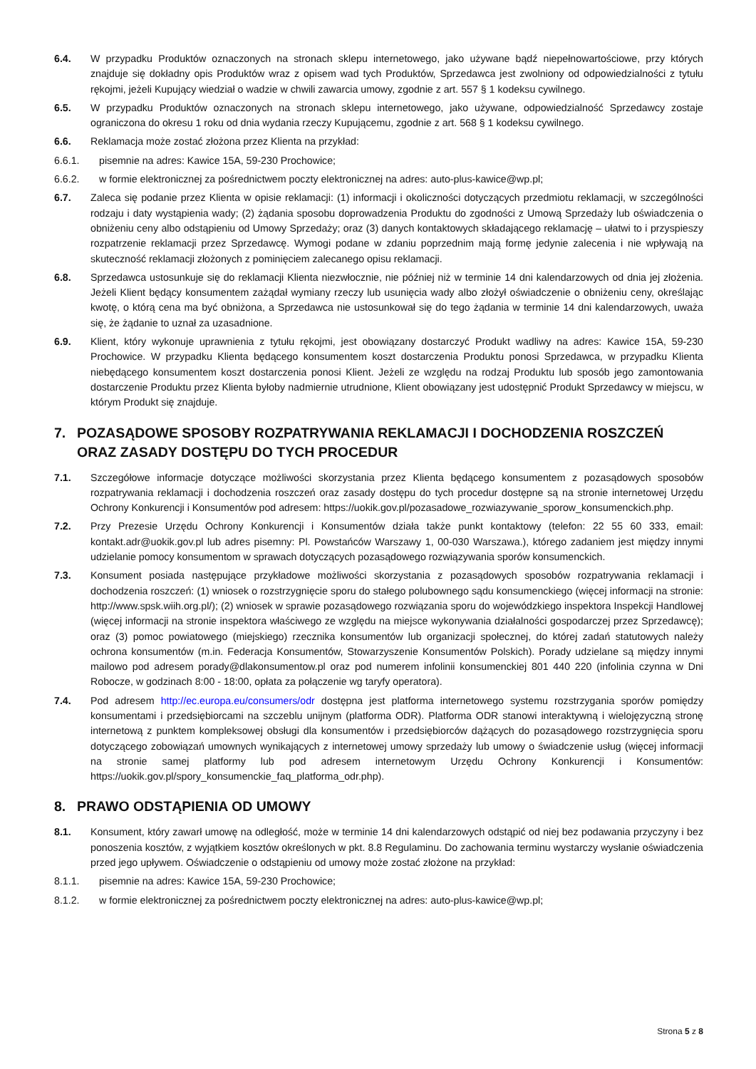6.4. W przypadku Produktów oznaczonych na stronach sklepu internetowego, jako używane bądź niepełnowartościowe, przy których znajduje się dokładny opis Produktów wraz z opisem wad tych Produktów, Sprzedawca jest zwolniony od odpowiedzialności z tytułu rękojmi, jeżeli Kupujący wiedział o wadzie w chwili zawarcia umowy, zgodnie z art. 557 § 1 kodeksu cywilnego.
6.5. W przypadku Produktów oznaczonych na stronach sklepu internetowego, jako używane, odpowiedzialność Sprzedawcy zostaje ograniczona do okresu 1 roku od dnia wydania rzeczy Kupującemu, zgodnie z art. 568 § 1 kodeksu cywilnego.
6.6. Reklamacja może zostać złożona przez Klienta na przykład:
6.6.1. pisemnie na adres: Kawice 15A, 59-230 Prochowice;
6.6.2. w formie elektronicznej za pośrednictwem poczty elektronicznej na adres: auto-plus-kawice@wp.pl;
6.7. Zaleca się podanie przez Klienta w opisie reklamacji: (1) informacji i okoliczności dotyczących przedmiotu reklamacji, w szczególności rodzaju i daty wystąpienia wady; (2) żądania sposobu doprowadzenia Produktu do zgodności z Umową Sprzedaży lub oświadczenia o obniżeniu ceny albo odstąpieniu od Umowy Sprzedaży; oraz (3) danych kontaktowych składającego reklamację – ułatwi to i przyspieszy rozpatrzenie reklamacji przez Sprzedawcę. Wymogi podane w zdaniu poprzednim mają formę jedynie zalecenia i nie wpływają na skuteczność reklamacji złożonych z pominięciem zalecanego opisu reklamacji.
6.8. Sprzedawca ustosunkuje się do reklamacji Klienta niezwłocznie, nie później niż w terminie 14 dni kalendarzowych od dnia jej złożenia. Jeżeli Klient będący konsumentem zażądał wymiany rzeczy lub usunięcia wady albo złożył oświadczenie o obniżeniu ceny, określając kwotę, o którą cena ma być obniżona, a Sprzedawca nie ustosunkował się do tego żądania w terminie 14 dni kalendarzowych, uważa się, że żądanie to uznał za uzasadnione.
6.9. Klient, który wykonuje uprawnienia z tytułu rękojmi, jest obowiązany dostarczyć Produkt wadliwy na adres: Kawice 15A, 59-230 Prochowice. W przypadku Klienta będącego konsumentem koszt dostarczenia Produktu ponosi Sprzedawca, w przypadku Klienta niebędącego konsumentem koszt dostarczenia ponosi Klient. Jeżeli ze względu na rodzaj Produktu lub sposób jego zamontowania dostarczenie Produktu przez Klienta byłoby nadmiernie utrudnione, Klient obowiązany jest udostępnić Produkt Sprzedawcy w miejscu, w którym Produkt się znajduje.
7. POZASĄDOWE SPOSOBY ROZPATRYWANIA REKLAMACJI I DOCHODZENIA ROSZCZEŃ ORAZ ZASADY DOSTĘPU DO TYCH PROCEDUR
7.1. Szczegółowe informacje dotyczące możliwości skorzystania przez Klienta będącego konsumentem z pozasądowych sposobów rozpatrywania reklamacji i dochodzenia roszczeń oraz zasady dostępu do tych procedur dostępne są na stronie internetowej Urzędu Ochrony Konkurencji i Konsumentów pod adresem: https://uokik.gov.pl/pozasadowe_rozwiazywanie_sporow_konsumenckich.php.
7.2. Przy Prezesie Urzędu Ochrony Konkurencji i Konsumentów działa także punkt kontaktowy (telefon: 22 55 60 333, email: kontakt.adr@uokik.gov.pl lub adres pisemny: Pl. Powstańców Warszawy 1, 00-030 Warszawa.), którego zadaniem jest między innymi udzielanie pomocy konsumentom w sprawach dotyczących pozasądowego rozwiązywania sporów konsumenckich.
7.3. Konsument posiada następujące przykładowe możliwości skorzystania z pozasądowych sposobów rozpatrywania reklamacji i dochodzenia roszczeń: (1) wniosek o rozstrzygnięcie sporu do stałego polubownego sądu konsumenckiego (więcej informacji na stronie: http://www.spsk.wiih.org.pl/); (2) wniosek w sprawie pozasądowego rozwiązania sporu do wojewódzkiego inspektora Inspekcji Handlowej (więcej informacji na stronie inspektora właściwego ze względu na miejsce wykonywania działalności gospodarczej przez Sprzedawcę); oraz (3) pomoc powiatowego (miejskiego) rzecznika konsumentów lub organizacji społecznej, do której zadań statutowych należy ochrona konsumentów (m.in. Federacja Konsumentów, Stowarzyszenie Konsumentów Polskich). Porady udzielane są między innymi mailowo pod adresem porady@dlakonsumentow.pl oraz pod numerem infolinii konsumenckiej 801 440 220 (infolinia czynna w Dni Robocze, w godzinach 8:00 - 18:00, opłata za połączenie wg taryfy operatora).
7.4. Pod adresem http://ec.europa.eu/consumers/odr dostępna jest platforma internetowego systemu rozstrzygania sporów pomiędzy konsumentami i przedsiębiorcami na szczeblu unijnym (platforma ODR). Platforma ODR stanowi interaktywną i wielojęzyczną stronę internetową z punktem kompleksowej obsługi dla konsumentów i przedsiębiorców dążących do pozasądowego rozstrzygnięcia sporu dotyczącego zobowiązań umownych wynikających z internetowej umowy sprzedaży lub umowy o świadczenie usług (więcej informacji na stronie samej platformy lub pod adresem internetowym Urzędu Ochrony Konkurencji i Konsumentów: https://uokik.gov.pl/spory_konsumenckie_faq_platforma_odr.php).
8. PRAWO ODSTĄPIENIA OD UMOWY
8.1. Konsument, który zawarł umowę na odległość, może w terminie 14 dni kalendarzowych odstąpić od niej bez podawania przyczyny i bez ponoszenia kosztów, z wyjątkiem kosztów określonych w pkt. 8.8 Regulaminu. Do zachowania terminu wystarczy wysłanie oświadczenia przed jego upływem. Oświadczenie o odstąpieniu od umowy może zostać złożone na przykład:
8.1.1. pisemnie na adres: Kawice 15A, 59-230 Prochowice;
8.1.2. w formie elektronicznej za pośrednictwem poczty elektronicznej na adres: auto-plus-kawice@wp.pl;
Strona 5 z 8